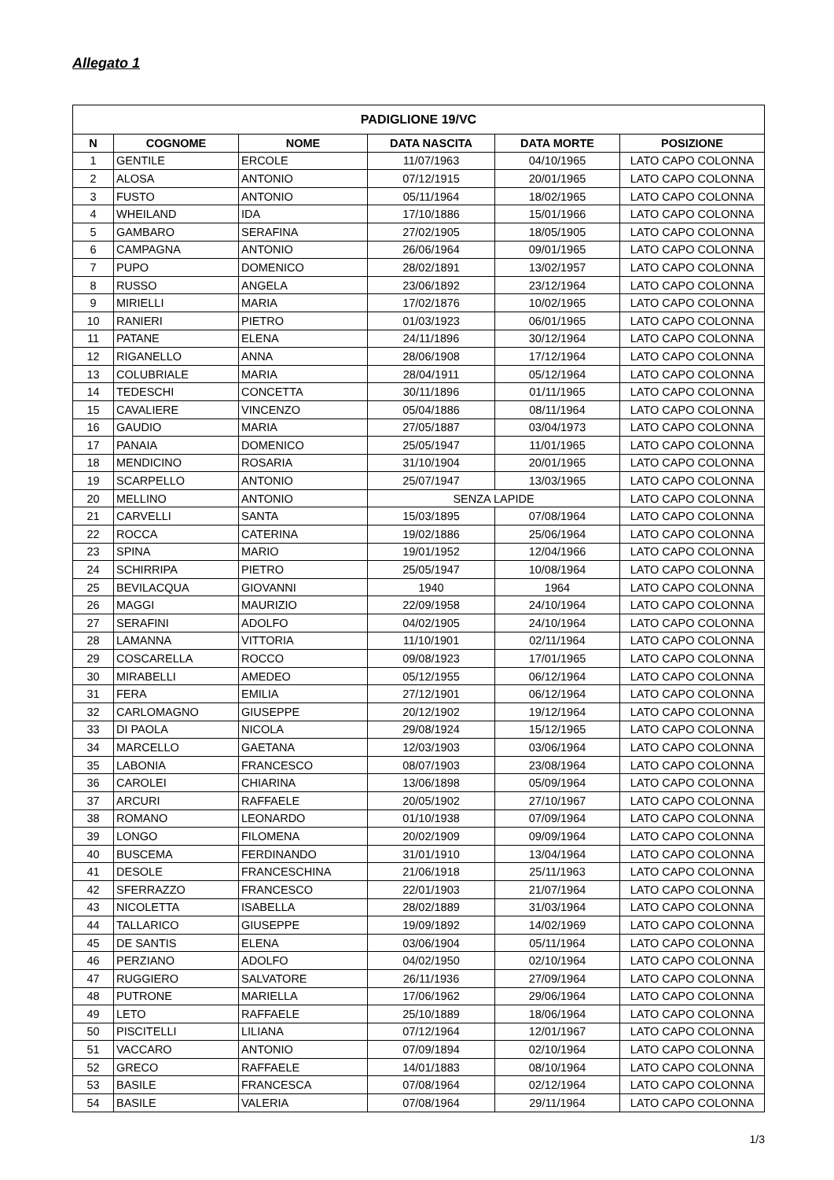Allegato 1
| PADIGLIONE 19/VC | | | | | |
| --- | --- | --- | --- | --- | --- |
| N | COGNOME | NOME | DATA NASCITA | DATA MORTE | POSIZIONE |
| 1 | GENTILE | ERCOLE | 11/07/1963 | 04/10/1965 | LATO CAPO COLONNA |
| 2 | ALOSA | ANTONIO | 07/12/1915 | 20/01/1965 | LATO CAPO COLONNA |
| 3 | FUSTO | ANTONIO | 05/11/1964 | 18/02/1965 | LATO CAPO COLONNA |
| 4 | WHEILAND | IDA | 17/10/1886 | 15/01/1966 | LATO CAPO COLONNA |
| 5 | GAMBARO | SERAFINA | 27/02/1905 | 18/05/1905 | LATO CAPO COLONNA |
| 6 | CAMPAGNA | ANTONIO | 26/06/1964 | 09/01/1965 | LATO CAPO COLONNA |
| 7 | PUPO | DOMENICO | 28/02/1891 | 13/02/1957 | LATO CAPO COLONNA |
| 8 | RUSSO | ANGELA | 23/06/1892 | 23/12/1964 | LATO CAPO COLONNA |
| 9 | MIRIELLI | MARIA | 17/02/1876 | 10/02/1965 | LATO CAPO COLONNA |
| 10 | RANIERI | PIETRO | 01/03/1923 | 06/01/1965 | LATO CAPO COLONNA |
| 11 | PATANE | ELENA | 24/11/1896 | 30/12/1964 | LATO CAPO COLONNA |
| 12 | RIGANELLO | ANNA | 28/06/1908 | 17/12/1964 | LATO CAPO COLONNA |
| 13 | COLUBRIALE | MARIA | 28/04/1911 | 05/12/1964 | LATO CAPO COLONNA |
| 14 | TEDESCHI | CONCETTA | 30/11/1896 | 01/11/1965 | LATO CAPO COLONNA |
| 15 | CAVALIERE | VINCENZO | 05/04/1886 | 08/11/1964 | LATO CAPO COLONNA |
| 16 | GAUDIO | MARIA | 27/05/1887 | 03/04/1973 | LATO CAPO COLONNA |
| 17 | PANAIA | DOMENICO | 25/05/1947 | 11/01/1965 | LATO CAPO COLONNA |
| 18 | MENDICINO | ROSARIA | 31/10/1904 | 20/01/1965 | LATO CAPO COLONNA |
| 19 | SCARPELLO | ANTONIO | 25/07/1947 | 13/03/1965 | LATO CAPO COLONNA |
| 20 | MELLINO | ANTONIO | SENZA LAPIDE | | LATO CAPO COLONNA |
| 21 | CARVELLI | SANTA | 15/03/1895 | 07/08/1964 | LATO CAPO COLONNA |
| 22 | ROCCA | CATERINA | 19/02/1886 | 25/06/1964 | LATO CAPO COLONNA |
| 23 | SPINA | MARIO | 19/01/1952 | 12/04/1966 | LATO CAPO COLONNA |
| 24 | SCHIRRIPA | PIETRO | 25/05/1947 | 10/08/1964 | LATO CAPO COLONNA |
| 25 | BEVILACQUA | GIOVANNI | 1940 | 1964 | LATO CAPO COLONNA |
| 26 | MAGGI | MAURIZIO | 22/09/1958 | 24/10/1964 | LATO CAPO COLONNA |
| 27 | SERAFINI | ADOLFO | 04/02/1905 | 24/10/1964 | LATO CAPO COLONNA |
| 28 | LAMANNA | VITTORIA | 11/10/1901 | 02/11/1964 | LATO CAPO COLONNA |
| 29 | COSCARELLA | ROCCO | 09/08/1923 | 17/01/1965 | LATO CAPO COLONNA |
| 30 | MIRABELLI | AMEDEO | 05/12/1955 | 06/12/1964 | LATO CAPO COLONNA |
| 31 | FERA | EMILIA | 27/12/1901 | 06/12/1964 | LATO CAPO COLONNA |
| 32 | CARLOMAGNO | GIUSEPPE | 20/12/1902 | 19/12/1964 | LATO CAPO COLONNA |
| 33 | DI PAOLA | NICOLA | 29/08/1924 | 15/12/1965 | LATO CAPO COLONNA |
| 34 | MARCELLO | GAETANA | 12/03/1903 | 03/06/1964 | LATO CAPO COLONNA |
| 35 | LABONIA | FRANCESCO | 08/07/1903 | 23/08/1964 | LATO CAPO COLONNA |
| 36 | CAROLEI | CHIARINA | 13/06/1898 | 05/09/1964 | LATO CAPO COLONNA |
| 37 | ARCURI | RAFFAELE | 20/05/1902 | 27/10/1967 | LATO CAPO COLONNA |
| 38 | ROMANO | LEONARDO | 01/10/1938 | 07/09/1964 | LATO CAPO COLONNA |
| 39 | LONGO | FILOMENA | 20/02/1909 | 09/09/1964 | LATO CAPO COLONNA |
| 40 | BUSCEMA | FERDINANDO | 31/01/1910 | 13/04/1964 | LATO CAPO COLONNA |
| 41 | DESOLE | FRANCESCHINA | 21/06/1918 | 25/11/1963 | LATO CAPO COLONNA |
| 42 | SFERRAZZO | FRANCESCO | 22/01/1903 | 21/07/1964 | LATO CAPO COLONNA |
| 43 | NICOLETTA | ISABELLA | 28/02/1889 | 31/03/1964 | LATO CAPO COLONNA |
| 44 | TALLARICO | GIUSEPPE | 19/09/1892 | 14/02/1969 | LATO CAPO COLONNA |
| 45 | DE SANTIS | ELENA | 03/06/1904 | 05/11/1964 | LATO CAPO COLONNA |
| 46 | PERZIANO | ADOLFO | 04/02/1950 | 02/10/1964 | LATO CAPO COLONNA |
| 47 | RUGGIERO | SALVATORE | 26/11/1936 | 27/09/1964 | LATO CAPO COLONNA |
| 48 | PUTRONE | MARIELLA | 17/06/1962 | 29/06/1964 | LATO CAPO COLONNA |
| 49 | LETO | RAFFAELE | 25/10/1889 | 18/06/1964 | LATO CAPO COLONNA |
| 50 | PISCITELLI | LILIANA | 07/12/1964 | 12/01/1967 | LATO CAPO COLONNA |
| 51 | VACCARO | ANTONIO | 07/09/1894 | 02/10/1964 | LATO CAPO COLONNA |
| 52 | GRECO | RAFFAELE | 14/01/1883 | 08/10/1964 | LATO CAPO COLONNA |
| 53 | BASILE | FRANCESCA | 07/08/1964 | 02/12/1964 | LATO CAPO COLONNA |
| 54 | BASILE | VALERIA | 07/08/1964 | 29/11/1964 | LATO CAPO COLONNA |
1/3